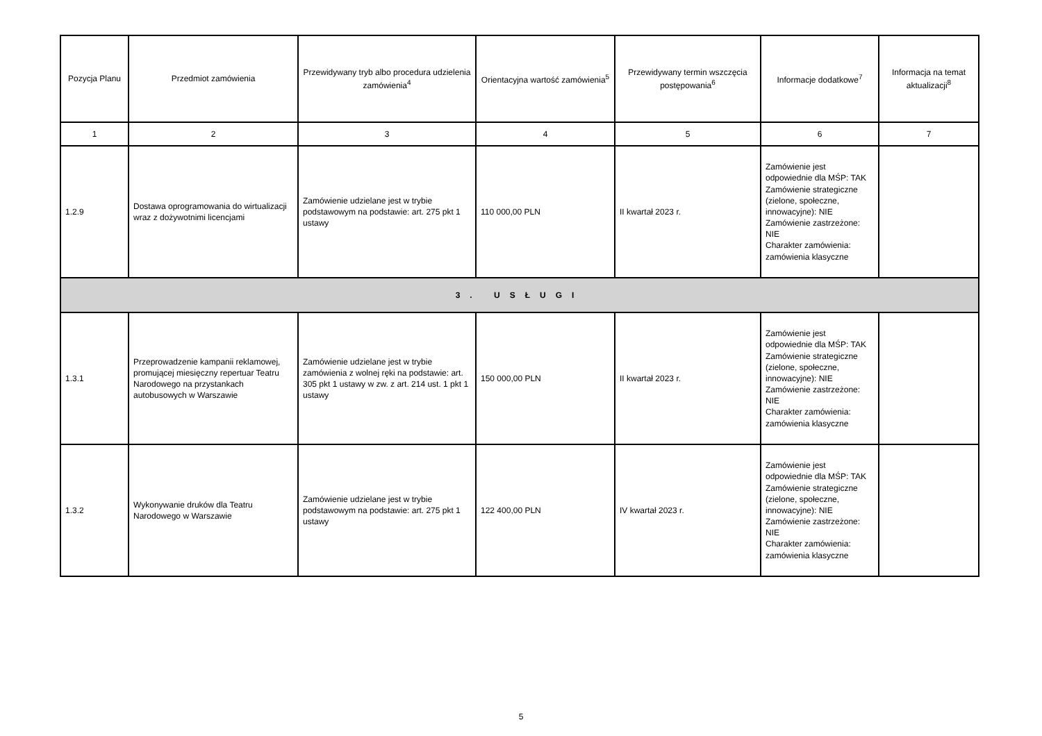| Pozycja Planu | Przedmiot zamówienia | Przewidywany tryb albo procedura udzielenia zamówienia<sup>4</sup> | Orientacyjna wartość zamówienia<sup>5</sup> | Przewidywany termin wszczęcia postępowania<sup>6</sup> | Informacje dodatkowe<sup>7</sup> | Informacja na temat aktualizacji<sup>8</sup> |
| --- | --- | --- | --- | --- | --- | --- |
| 1 | 2 | 3 | 4 | 5 | 6 | 7 |
| 1.2.9 | Dostawa oprogramowania do wirtualizacji wraz z dożywotnimi licencjami | Zamówienie udzielane jest w trybie podstawowym na podstawie: art. 275 pkt 1 ustawy | 110 000,00 PLN | II kwartał 2023 r. | Zamówienie jest odpowiednie dla MŚP: TAK Zamówienie strategiczne (zielone, społeczne, innowacyjne): NIE Zamówienie zastrzeżone: NIE Charakter zamówienia: zamówienia klasyczne | |
| 3. USŁUGI | | | | | | |
| 1.3.1 | Przeprowadzenie kampanii reklamowej, promującej miesięczny repertuar Teatru Narodowego na przystankach autobusowych w Warszawie | Zamówienie udzielane jest w trybie zamówienia z wolnej ręki na podstawie: art. 305 pkt 1 ustawy w zw. z art. 214 ust. 1 pkt 1 ustawy | 150 000,00 PLN | II kwartał 2023 r. | Zamówienie jest odpowiednie dla MŚP: TAK Zamówienie strategiczne (zielone, społeczne, innowacyjne): NIE Zamówienie zastrzeżone: NIE Charakter zamówienia: zamówienia klasyczne | |
| 1.3.2 | Wykonywanie druków dla Teatru Narodowego w Warszawie | Zamówienie udzielane jest w trybie podstawowym na podstawie: art. 275 pkt 1 ustawy | 122 400,00 PLN | IV kwartał 2023 r. | Zamówienie jest odpowiednie dla MŚP: TAK Zamówienie strategiczne (zielone, społeczne, innowacyjne): NIE Zamówienie zastrzeżone: NIE Charakter zamówienia: zamówienia klasyczne | |
5